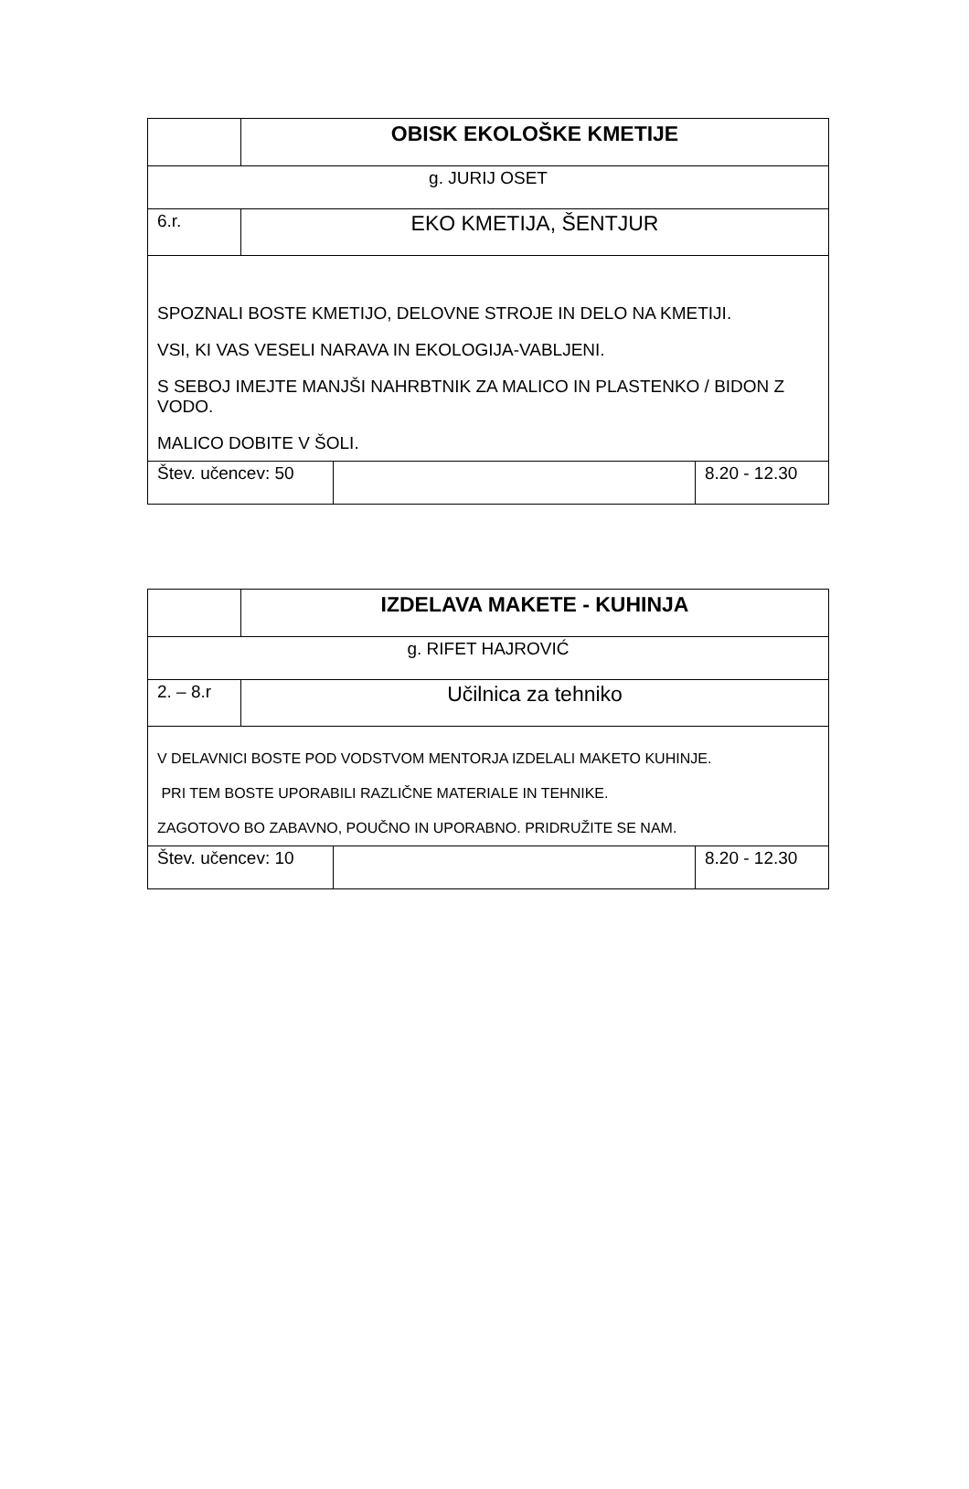| | OBISK EKOLOŠKE KMETIJE | | |
| g. JURIJ OSET | | | |
| 6.r. | EKO KMETIJA, ŠENTJUR | | |
| SPOZNALI BOSTE KMETIJO, DELOVNE STROJE IN DELO NA KMETIJI. VSI, KI VAS VESELI NARAVA IN EKOLOGIJA-VABLJENI. S SEBOJ IMEJTE MANJŠI NAHRBTNIK ZA MALICO IN PLASTENKO / BIDON Z VODO. MALICO DOBITE V ŠOLI. | | | |
| Štev. učencev: 50 | | | 8.20 - 12.30 |
| | IZDELAVA MAKETE - KUHINJA | | |
| g. RIFET HAJROVIĆ | | | |
| 2. – 8.r | Učilnica za tehniko | | |
| V DELAVNICI BOSTE POD VODSTVOM MENTORJA IZDELALI MAKETO KUHINJE. PRI TEM BOSTE UPORABILI RAZLIČNE MATERIALE IN TEHNIKE. ZAGOTOVO BO ZABAVNO, POUČNO IN UPORABNO. PRIDRUŽITE SE NAM. | | | |
| Štev. učencev: 10 | | | 8.20 - 12.30 |